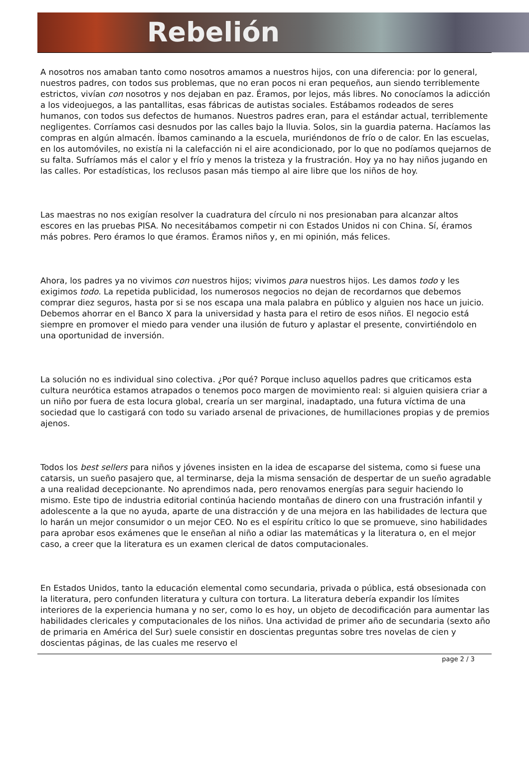Rebelión
A nosotros nos amaban tanto como nosotros amamos a nuestros hijos, con una diferencia: por lo general, nuestros padres, con todos sus problemas, que no eran pocos ni eran pequeños, aun siendo terriblemente estrictos, vivían con nosotros y nos dejaban en paz. Éramos, por lejos, más libres. No conocíamos la adicción a los videojuegos, a las pantallitas, esas fábricas de autistas sociales. Estábamos rodeados de seres humanos, con todos sus defectos de humanos. Nuestros padres eran, para el estándar actual, terriblemente negligentes. Corríamos casi desnudos por las calles bajo la lluvia. Solos, sin la guardia paterna. Hacíamos las compras en algún almacén. Íbamos caminando a la escuela, muriéndonos de frío o de calor. En las escuelas, en los automóviles, no existía ni la calefacción ni el aire acondicionado, por lo que no podíamos quejarnos de su falta. Sufríamos más el calor y el frío y menos la tristeza y la frustración. Hoy ya no hay niños jugando en las calles. Por estadísticas, los reclusos pasan más tiempo al aire libre que los niños de hoy.
Las maestras no nos exigían resolver la cuadratura del círculo ni nos presionaban para alcanzar altos escores en las pruebas PISA. No necesitábamos competir ni con Estados Unidos ni con China. Sí, éramos más pobres. Pero éramos lo que éramos. Éramos niños y, en mi opinión, más felices.
Ahora, los padres ya no vivimos con nuestros hijos; vivimos para nuestros hijos. Les damos todo y les exigimos todo. La repetida publicidad, los numerosos negocios no dejan de recordarnos que debemos comprar diez seguros, hasta por si se nos escapa una mala palabra en público y alguien nos hace un juicio. Debemos ahorrar en el Banco X para la universidad y hasta para el retiro de esos niños. El negocio está siempre en promover el miedo para vender una ilusión de futuro y aplastar el presente, convirtiéndolo en una oportunidad de inversión.
La solución no es individual sino colectiva. ¿Por qué? Porque incluso aquellos padres que criticamos esta cultura neurótica estamos atrapados o tenemos poco margen de movimiento real: si alguien quisiera criar a un niño por fuera de esta locura global, crearía un ser marginal, inadaptado, una futura víctima de una sociedad que lo castigará con todo su variado arsenal de privaciones, de humillaciones propias y de premios ajenos.
Todos los best sellers para niños y jóvenes insisten en la idea de escaparse del sistema, como si fuese una catarsis, un sueño pasajero que, al terminarse, deja la misma sensación de despertar de un sueño agradable a una realidad decepcionante. No aprendimos nada, pero renovamos energías para seguir haciendo lo mismo. Este tipo de industria editorial continúa haciendo montañas de dinero con una frustración infantil y adolescente a la que no ayuda, aparte de una distracción y de una mejora en las habilidades de lectura que lo harán un mejor consumidor o un mejor CEO. No es el espíritu crítico lo que se promueve, sino habilidades para aprobar esos exámenes que le enseñan al niño a odiar las matemáticas y la literatura o, en el mejor caso, a creer que la literatura es un examen clerical de datos computacionales.
En Estados Unidos, tanto la educación elemental como secundaria, privada o pública, está obsesionada con la literatura, pero confunden literatura y cultura con tortura. La literatura debería expandir los límites interiores de la experiencia humana y no ser, como lo es hoy, un objeto de decodificación para aumentar las habilidades clericales y computacionales de los niños. Una actividad de primer año de secundaria (sexto año de primaria en América del Sur) suele consistir en doscientas preguntas sobre tres novelas de cien y doscientas páginas, de las cuales me reservo el
page 2 / 3